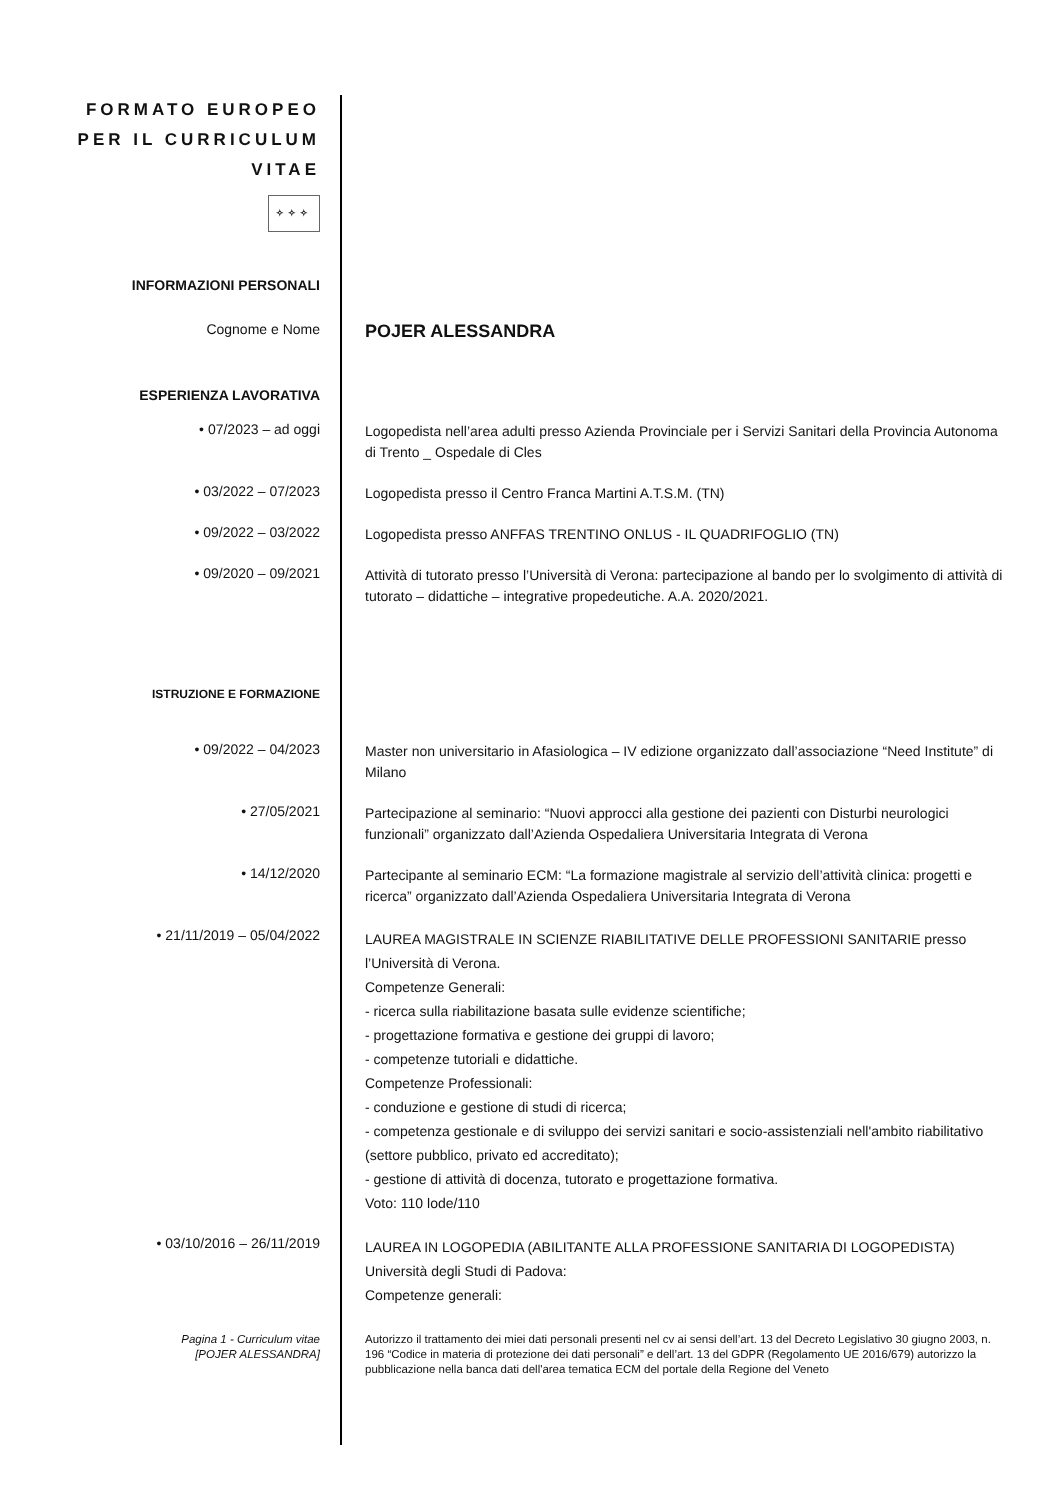FORMATO EUROPEO
PER IL CURRICULUM
VITAE
✧✧✧
INFORMAZIONI PERSONALI
Cognome e Nome
POJER ALESSANDRA
ESPERIENZA LAVORATIVA
• 07/2023 – ad oggi
Logopedista nell’area adulti presso Azienda Provinciale per i Servizi Sanitari della Provincia Autonoma di Trento _ Ospedale di Cles
• 03/2022 – 07/2023
Logopedista presso il Centro Franca Martini A.T.S.M. (TN)
• 09/2022 – 03/2022
Logopedista presso ANFFAS TRENTINO ONLUS - IL QUADRIFOGLIO (TN)
• 09/2020 – 09/2021
Attività di tutorato presso l’Università di Verona: partecipazione al bando per lo svolgimento di attività di tutorato – didattiche – integrative propedeutiche. A.A. 2020/2021.
ISTRUZIONE E FORMAZIONE
• 09/2022 – 04/2023
Master non universitario in Afasiologica – IV edizione organizzato dall’associazione “Need Institute” di Milano
• 27/05/2021
Partecipazione al seminario: “Nuovi approcci alla gestione dei pazienti con Disturbi neurologici funzionali” organizzato dall’Azienda Ospedaliera Universitaria Integrata di Verona
• 14/12/2020
Partecipante al seminario ECM: “La formazione magistrale al servizio dell’attività clinica: progetti e ricerca” organizzato dall’Azienda Ospedaliera Universitaria Integrata di Verona
• 21/11/2019 – 05/04/2022
LAUREA MAGISTRALE IN SCIENZE RIABILITATIVE DELLE PROFESSIONI SANITARIE presso l’Università di Verona.
Competenze Generali:
- ricerca sulla riabilitazione basata sulle evidenze scientifiche;
- progettazione formativa e gestione dei gruppi di lavoro;
- competenze tutoriali e didattiche.
Competenze Professionali:
- conduzione e gestione di studi di ricerca;
- competenza gestionale e di sviluppo dei servizi sanitari e socio-assistenziali nell'ambito riabilitativo (settore pubblico, privato ed accreditato);
- gestione di attività di docenza, tutorato e progettazione formativa.
Voto: 110 lode/110
• 03/10/2016 – 26/11/2019
LAUREA IN LOGOPEDIA (ABILITANTE ALLA PROFESSIONE SANITARIA DI LOGOPEDISTA)
Università degli Studi di Padova:
Competenze generali:
Pagina 1 - Curriculum vitae
[POJER ALESSANDRA]
Autorizzo il trattamento dei miei dati personali presenti nel cv ai sensi dell’art. 13 del Decreto Legislativo 30 giugno 2003, n. 196 “Codice in materia di protezione dei dati personali” e dell’art. 13 del GDPR (Regolamento UE 2016/679) autorizzo la pubblicazione nella banca dati dell'area tematica ECM del portale della Regione del Veneto